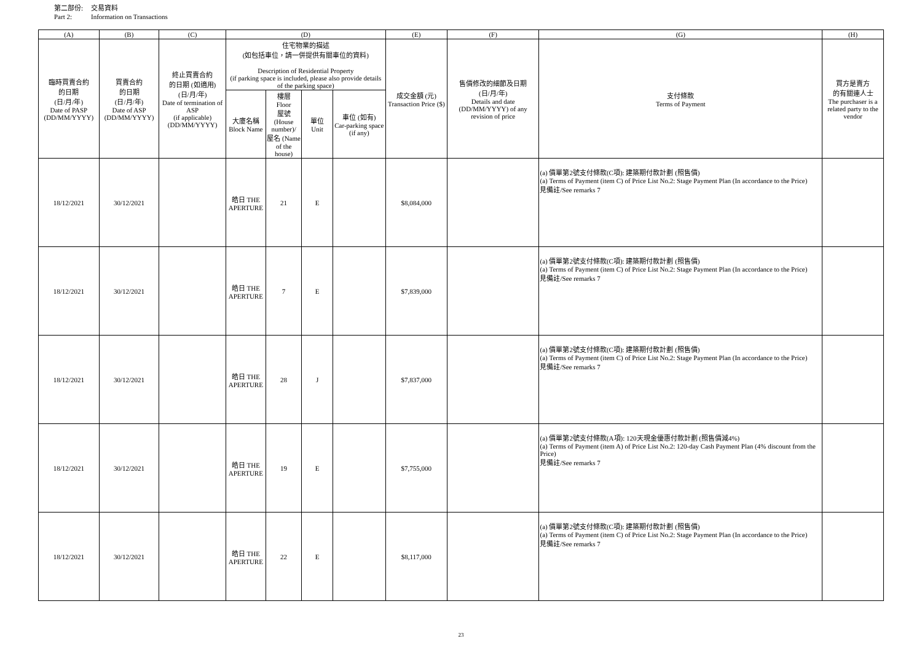第二部份: 交易資料
Part 2: Information on Transactions
| (A) | (B) | (C) | (D) | | | | (E) | (F) | (G) | (H) |
| --- | --- | --- | --- | --- | --- | --- | --- | --- | --- | --- |
| 臨時買賣合約 的日期 (日/月/年) Date of PASP (DD/MM/YYYY) | 買賣合約 的日期 (日/月/年) Date of ASP (DD/MM/YYYY) | 終止買賣合約 的日期 (如適用) (日/月/年) Date of termination of ASP (if applicable) (DD/MM/YYYY) | 住宅物業的描述 (如包括車位，請一併提供有關車位的資料) Description of Residential Property (if parking space is included, please also provide details of the parking space) | | | | 成交金額 (元) Transaction Price ($) | 售價修改的細節及日期 (日/月/年) Details and date (DD/MM/YYYY) of any revision of price | 支付條款 Terms of Payment | 買方是賣方 的有關連人士 The purchaser is a related party to the vendor |
| | | | 大廈名稱 Block Name | 樓層 Floor 屋號 (House number)/ 屋名 (Name of the house) | 單位 Unit | 車位 (如有) Car-parking space (if any) | | | | |
| 18/12/2021 | 30/12/2021 | | 皓日 THE APERTURE | 21 | E | | $8,084,000 | | (a) 價單第2號支付條款(C項): 建築期付款計劃 (照售價) (a) Terms of Payment (item C) of Price List No.2: Stage Payment Plan (In accordance to the Price) 見備註/See remarks 7 | |
| 18/12/2021 | 30/12/2021 | | 皓日 THE APERTURE | 7 | E | | $7,839,000 | | (a) 價單第2號支付條款(C項): 建築期付款計劃 (照售價) (a) Terms of Payment (item C) of Price List No.2: Stage Payment Plan (In accordance to the Price) 見備註/See remarks 7 | |
| 18/12/2021 | 30/12/2021 | | 皓日 THE APERTURE | 28 | J | | $7,837,000 | | (a) 價單第2號支付條款(C項): 建築期付款計劃 (照售價) (a) Terms of Payment (item C) of Price List No.2: Stage Payment Plan (In accordance to the Price) 見備註/See remarks 7 | |
| 18/12/2021 | 30/12/2021 | | 皓日 THE APERTURE | 19 | E | | $7,755,000 | | (a) 價單第2號支付條款(A項): 120天現金優惠付款計劃 (照售價減4%) (a) Terms of Payment (item A) of Price List No.2: 120-day Cash Payment Plan (4% discount from the Price) 見備註/See remarks 7 | |
| 18/12/2021 | 30/12/2021 | | 皓日 THE APERTURE | 22 | E | | $8,117,000 | | (a) 價單第2號支付條款(C項): 建築期付款計劃 (照售價) (a) Terms of Payment (item C) of Price List No.2: Stage Payment Plan (In accordance to the Price) 見備註/See remarks 7 | |
23